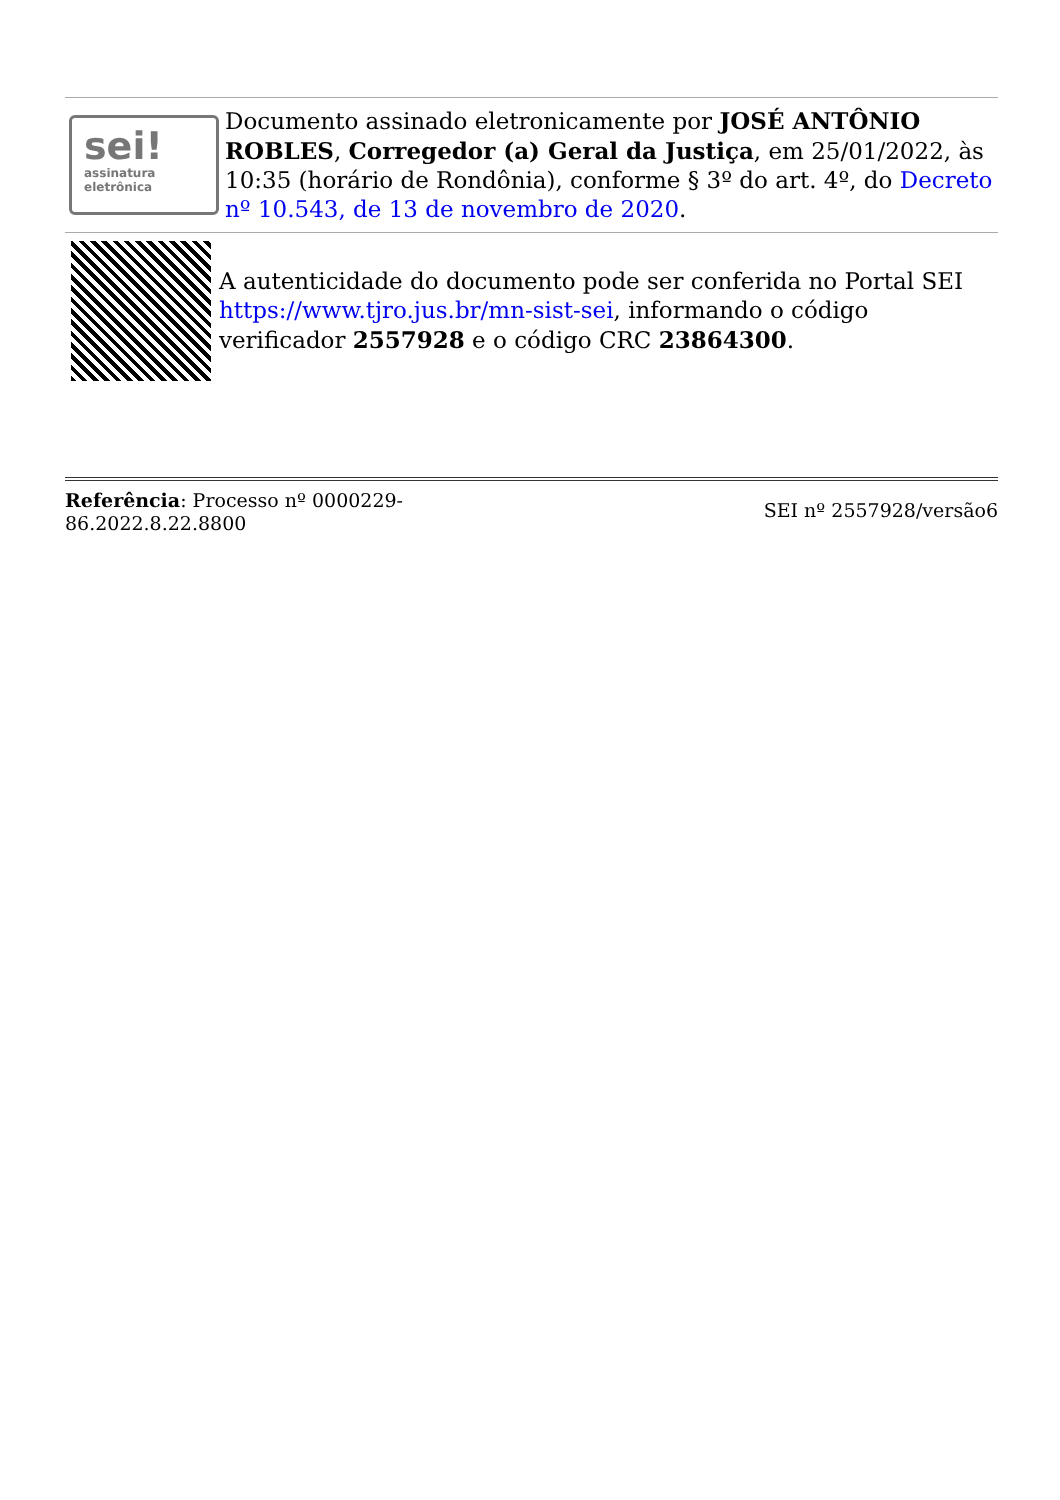sei!
assinatura
eletrônica
Documento assinado eletronicamente por JOSÉ ANTÔNIO ROBLES, Corregedor (a) Geral da Justiça, em 25/01/2022, às 10:35 (horário de Rondônia), conforme § 3º do art. 4º, do Decreto nº 10.543, de 13 de novembro de 2020.
A autenticidade do documento pode ser conferida no Portal SEI https://www.tjro.jus.br/mn-sist-sei, informando o código verificador 2557928 e o código CRC 23864300.
Referência: Processo nº 0000229-86.2022.8.22.8800
SEI nº 2557928/versão6